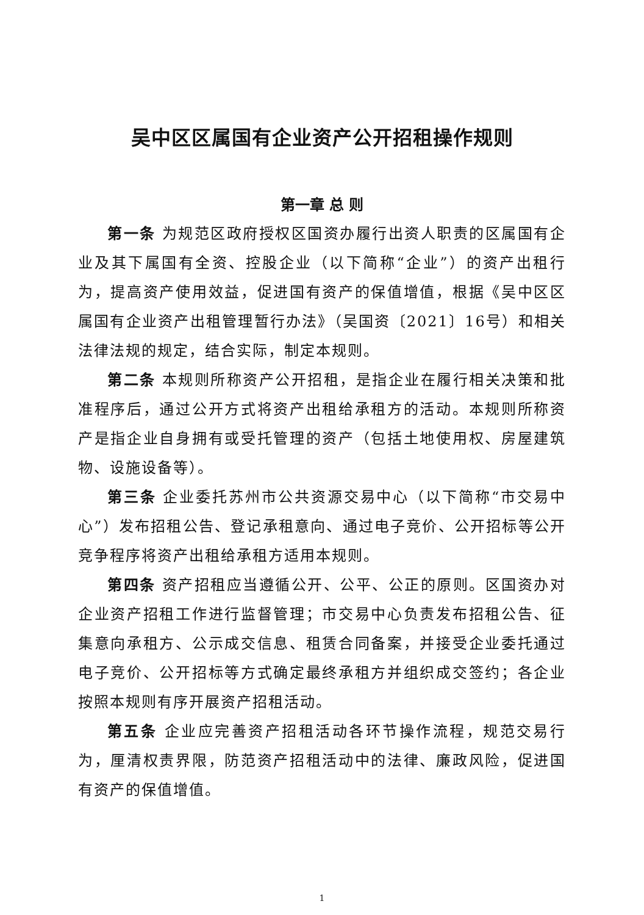吴中区区属国有企业资产公开招租操作规则
第一章 总 则
第一条 为规范区政府授权区国资办履行出资人职责的区属国有企业及其下属国有全资、控股企业（以下简称“企业”）的资产出租行为，提高资产使用效益，促进国有资产的保值增值，根据《吴中区区属国有企业资产出租管理暂行办法》（吴国资〔2021〕16号）和相关法律法规的规定，结合实际，制定本规则。
第二条 本规则所称资产公开招租，是指企业在履行相关决策和批准程序后，通过公开方式将资产出租给承租方的活动。本规则所称资产是指企业自身拥有或受托管理的资产（包括土地使用权、房屋建筑物、设施设备等）。
第三条 企业委托苏州市公共资源交易中心（以下简称“市交易中心”）发布招租公告、登记承租意向、通过电子竞价、公开招标等公开竞争程序将资产出租给承租方适用本规则。
第四条 资产招租应当遵循公开、公平、公正的原则。区国资办对企业资产招租工作进行监督管理；市交易中心负责发布招租公告、征集意向承租方、公示成交信息、租赁合同备案，并接受企业委托通过电子竞价、公开招标等方式确定最终承租方并组织成交签约；各企业按照本规则有序开展资产招租活动。
第五条 企业应完善资产招租活动各环节操作流程，规范交易行为，厘清权责界限，防范资产招租活动中的法律、廉政风险，促进国有资产的保值增值。
1